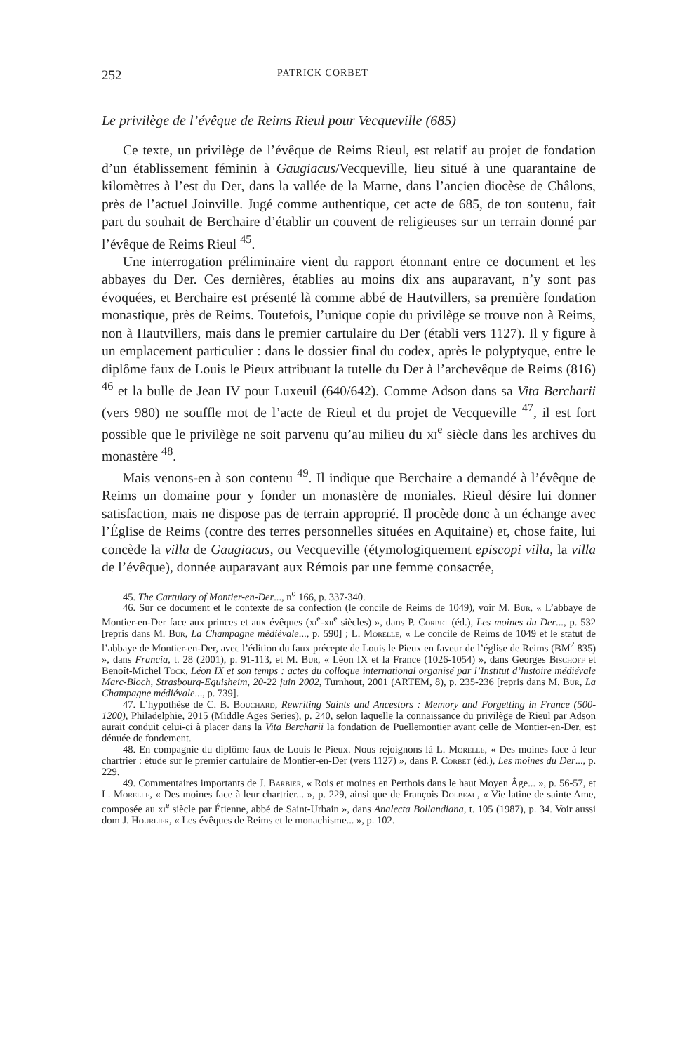252 PATRICK CORBET
Le privilège de l’évêque de Reims Rieul pour Vecqueville (685)
Ce texte, un privilège de l’évêque de Reims Rieul, est relatif au projet de fondation d’un établissement féminin à Gaugiacus/Vecqueville, lieu situé à une quarantaine de kilomètres à l’est du Der, dans la vallée de la Marne, dans l’ancien diocèse de Châlons, près de l’actuel Joinville. Jugé comme authentique, cet acte de 685, de ton soutenu, fait part du souhait de Berchaire d’établir un couvent de religieuses sur un terrain donné par l’évêque de Reims Rieul <sup>45</sup>.
Une interrogation préliminaire vient du rapport étonnant entre ce document et les abbayes du Der. Ces dernières, établies au moins dix ans auparavant, n’y sont pas évoquées, et Berchaire est présenté là comme abbé de Hautvillers, sa première fondation monastique, près de Reims. Toutefois, l’unique copie du privilège se trouve non à Reims, non à Hautvillers, mais dans le premier cartulaire du Der (établi vers 1127). Il y figure à un emplacement particulier : dans le dossier final du codex, après le polyptyque, entre le diplôme faux de Louis le Pieux attribuant la tutelle du Der à l’archevêque de Reims (816) <sup>46</sup> et la bulle de Jean IV pour Luxeuil (640/642). Comme Adson dans sa Vita Bercharii (vers 980) ne souffle mot de l’acte de Rieul et du projet de Vecqueville <sup>47</sup>, il est fort possible que le privilège ne soit parvenu qu’au milieu du xi<sup>e</sup> siècle dans les archives du monastère <sup>48</sup>.
Mais venons-en à son contenu <sup>49</sup>. Il indique que Berchaire a demandé à l’évêque de Reims un domaine pour y fonder un monastère de moniales. Rieul désire lui donner satisfaction, mais ne dispose pas de terrain approprié. Il procède donc à un échange avec l’Église de Reims (contre des terres personnelles situées en Aquitaine) et, chose faite, lui concède la villa de Gaugiacus, ou Vecqueville (étymologiquement episcopi villa, la villa de l’évêque), donnée auparavant aux Rémois par une femme consacrée,
45. The Cartulary of Montier-en-Der..., n<sup>o</sup> 166, p. 337-340.
46. Sur ce document et le contexte de sa confection (le concile de Reims de 1049), voir M. Bur, « L’abbaye de Montier-en-Der face aux princes et aux évêques (xi<sup>e</sup>-xii<sup>e</sup> siècles) », dans P. Corbet (éd.), Les moines du Der..., p. 532 [repris dans M. Bur, La Champagne médiévale..., p. 590] ; L. Morelle, « Le concile de Reims de 1049 et le statut de l’abbaye de Montier-en-Der, avec l’édition du faux précepte de Louis le Pieux en faveur de l’église de Reims (BM<sup>2</sup> 835) », dans Francia, t. 28 (2001), p. 91-113, et M. Bur, « Léon IX et la France (1026-1054) », dans Georges Bischoff et Benoît-Michel Tock, Léon IX et son temps : actes du colloque international organisé par l’Institut d’histoire médiévale Marc-Bloch, Strasbourg-Eguisheim, 20-22 juin 2002, Turnhout, 2001 (ARTEM, 8), p. 235-236 [repris dans M. Bur, La Champagne médiévale..., p. 739].
47. L’hypothèse de C. B. Bouchard, Rewriting Saints and Ancestors : Memory and Forgetting in France (500-1200), Philadelphie, 2015 (Middle Ages Series), p. 240, selon laquelle la connaissance du privilège de Rieul par Adson aurait conduit celui-ci à placer dans la Vita Bercharii la fondation de Puellemontier avant celle de Montier-en-Der, est dénuée de fondement.
48. En compagnie du diplôme faux de Louis le Pieux. Nous rejoignons là L. Morelle, « Des moines face à leur chartrier : étude sur le premier cartulaire de Montier-en-Der (vers 1127) », dans P. Corbet (éd.), Les moines du Der..., p. 229.
49. Commentaires importants de J. Barbier, « Rois et moines en Perthois dans le haut Moyen Âge... », p. 56-57, et L. Morelle, « Des moines face à leur chartrier... », p. 229, ainsi que de François Dolbeau, « Vie latine de sainte Ame, composée au xi<sup>e</sup> siècle par Étienne, abbé de Saint-Urbain », dans Analecta Bollandiana, t. 105 (1987), p. 34. Voir aussi dom J. Hourlier, « Les évêques de Reims et le monachisme... », p. 102.